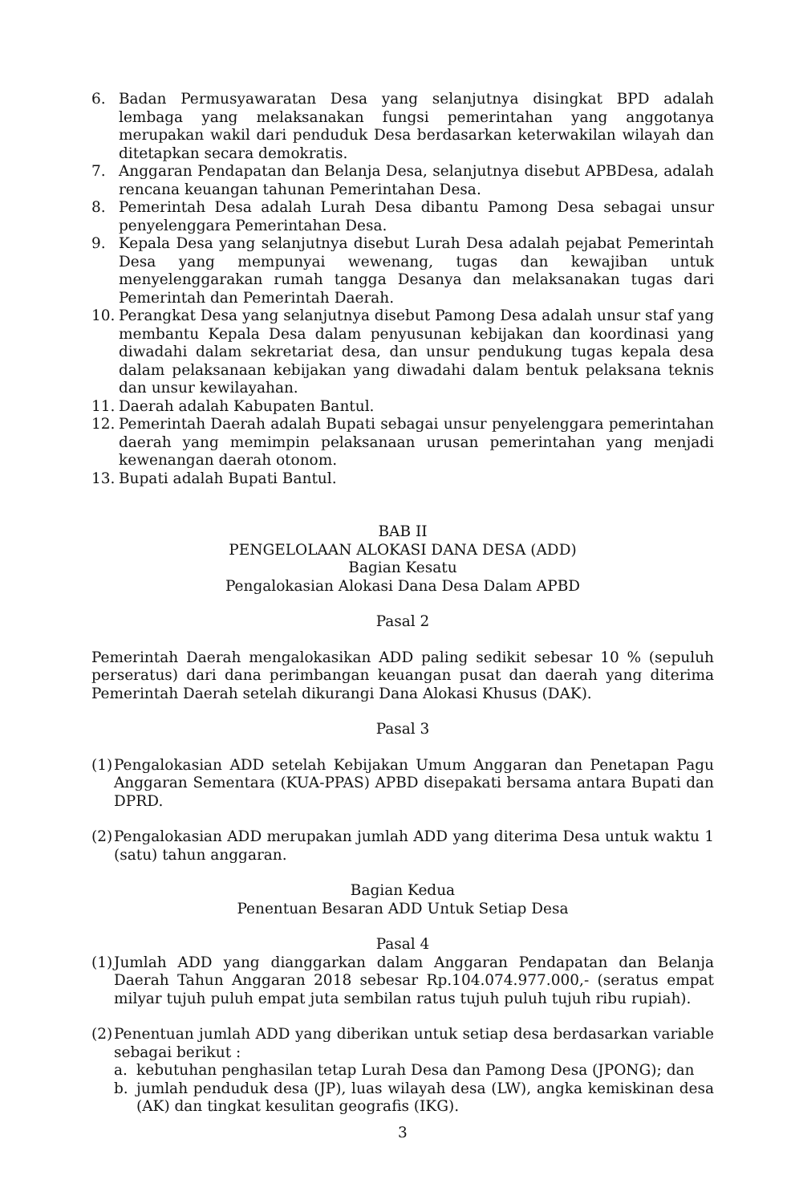6. Badan Permusyawaratan Desa yang selanjutnya disingkat BPD adalah lembaga yang melaksanakan fungsi pemerintahan yang anggotanya merupakan wakil dari penduduk Desa berdasarkan keterwakilan wilayah dan ditetapkan secara demokratis.
7. Anggaran Pendapatan dan Belanja Desa, selanjutnya disebut APBDesa, adalah rencana keuangan tahunan Pemerintahan Desa.
8. Pemerintah Desa adalah Lurah Desa dibantu Pamong Desa sebagai unsur penyelenggara Pemerintahan Desa.
9. Kepala Desa yang selanjutnya disebut Lurah Desa adalah pejabat Pemerintah Desa yang mempunyai wewenang, tugas dan kewajiban untuk menyelenggarakan rumah tangga Desanya dan melaksanakan tugas dari Pemerintah dan Pemerintah Daerah.
10. Perangkat Desa yang selanjutnya disebut Pamong Desa adalah unsur staf yang membantu Kepala Desa dalam penyusunan kebijakan dan koordinasi yang diwadahi dalam sekretariat desa, dan unsur pendukung tugas kepala desa dalam pelaksanaan kebijakan yang diwadahi dalam bentuk pelaksana teknis dan unsur kewilayahan.
11. Daerah adalah Kabupaten Bantul.
12. Pemerintah Daerah adalah Bupati sebagai unsur penyelenggara pemerintahan daerah yang memimpin pelaksanaan urusan pemerintahan yang menjadi kewenangan daerah otonom.
13. Bupati adalah Bupati Bantul.
BAB II
PENGELOLAAN ALOKASI DANA DESA (ADD)
Bagian Kesatu
Pengalokasian Alokasi Dana Desa Dalam APBD
Pasal 2
Pemerintah Daerah mengalokasikan ADD paling sedikit sebesar 10 % (sepuluh perseratus) dari dana perimbangan keuangan pusat dan daerah yang diterima Pemerintah Daerah setelah dikurangi Dana Alokasi Khusus (DAK).
Pasal 3
(1)
Pengalokasian ADD setelah Kebijakan Umum Anggaran dan Penetapan Pagu Anggaran Sementara (KUA-PPAS) APBD disepakati bersama antara Bupati dan DPRD.
(2)
Pengalokasian ADD merupakan jumlah ADD yang diterima Desa untuk waktu 1 (satu) tahun anggaran.
Bagian Kedua
Penentuan Besaran ADD Untuk Setiap Desa
Pasal 4
(1)
Jumlah ADD yang dianggarkan dalam Anggaran Pendapatan dan Belanja Daerah Tahun Anggaran 2018 sebesar Rp.104.074.977.000,- (seratus empat milyar tujuh puluh empat juta sembilan ratus tujuh puluh tujuh ribu rupiah).
(2)
Penentuan jumlah ADD yang diberikan untuk setiap desa berdasarkan variable sebagai berikut :
a. kebutuhan penghasilan tetap Lurah Desa dan Pamong Desa (JPONG); dan
b. jumlah penduduk desa (JP), luas wilayah desa (LW), angka kemiskinan desa (AK) dan tingkat kesulitan geografis (IKG).
3